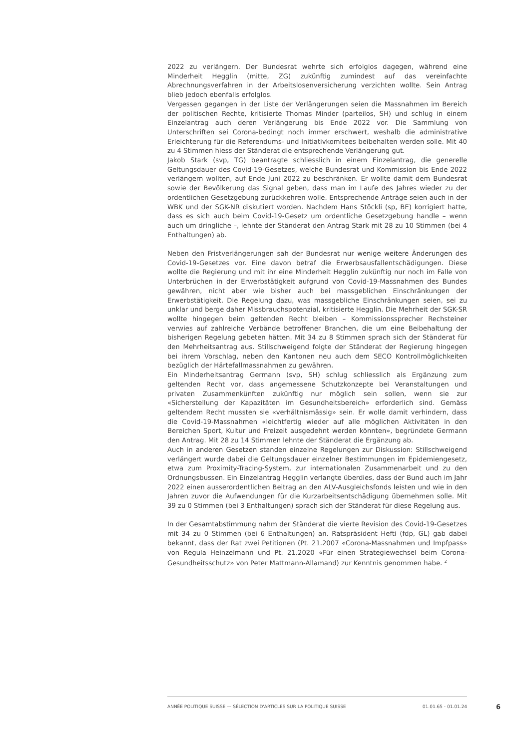2022 zu verlängern. Der Bundesrat wehrte sich erfolglos dagegen, während eine Minderheit Hegglin (mitte, ZG) zukünftig zumindest auf das vereinfachte Abrechnungsverfahren in der Arbeitslosenversicherung verzichten wollte. Sein Antrag blieb jedoch ebenfalls erfolglos.
Vergessen gegangen in der Liste der Verlängerungen seien die Massnahmen im Bereich der politischen Rechte, kritisierte Thomas Minder (parteilos, SH) und schlug in einem Einzelantrag auch deren Verlängerung bis Ende 2022 vor. Die Sammlung von Unterschriften sei Corona-bedingt noch immer erschwert, weshalb die administrative Erleichterung für die Referendums- und Initiativkomitees beibehalten werden solle. Mit 40 zu 4 Stimmen hiess der Ständerat die entsprechende Verlängerung gut.
Jakob Stark (svp, TG) beantragte schliesslich in einem Einzelantrag, die generelle Geltungsdauer des Covid-19-Gesetzes, welche Bundesrat und Kommission bis Ende 2022 verlängern wollten, auf Ende Juni 2022 zu beschränken. Er wollte damit dem Bundesrat sowie der Bevölkerung das Signal geben, dass man im Laufe des Jahres wieder zu der ordentlichen Gesetzgebung zurückkehren wolle. Entsprechende Anträge seien auch in der WBK und der SGK-NR diskutiert worden. Nachdem Hans Stöckli (sp, BE) korrigiert hatte, dass es sich auch beim Covid-19-Gesetz um ordentliche Gesetzgebung handle – wenn auch um dringliche –, lehnte der Ständerat den Antrag Stark mit 28 zu 10 Stimmen (bei 4 Enthaltungen) ab.
Neben den Fristverlängerungen sah der Bundesrat nur wenige weitere Änderungen des Covid-19-Gesetzes vor. Eine davon betraf die Erwerbsausfallentschädigungen. Diese wollte die Regierung und mit ihr eine Minderheit Hegglin zukünftig nur noch im Falle von Unterbrüchen in der Erwerbstätigkeit aufgrund von Covid-19-Massnahmen des Bundes gewähren, nicht aber wie bisher auch bei massgeblichen Einschränkungen der Erwerbstätigkeit. Die Regelung dazu, was massgebliche Einschränkungen seien, sei zu unklar und berge daher Missbrauchspotenzial, kritisierte Hegglin. Die Mehrheit der SGK-SR wollte hingegen beim geltenden Recht bleiben – Kommissionssprecher Rechsteiner verwies auf zahlreiche Verbände betroffener Branchen, die um eine Beibehaltung der bisherigen Regelung gebeten hätten. Mit 34 zu 8 Stimmen sprach sich der Ständerat für den Mehrheitsantrag aus. Stillschweigend folgte der Ständerat der Regierung hingegen bei ihrem Vorschlag, neben den Kantonen neu auch dem SECO Kontrollmöglichkeiten bezüglich der Härtefallmassnahmen zu gewähren.
Ein Minderheitsantrag Germann (svp, SH) schlug schliesslich als Ergänzung zum geltenden Recht vor, dass angemessene Schutzkonzepte bei Veranstaltungen und privaten Zusammenkünften zukünftig nur möglich sein sollen, wenn sie zur «Sicherstellung der Kapazitäten im Gesundheitsbereich» erforderlich sind. Gemäss geltendem Recht mussten sie «verhältnismässig» sein. Er wolle damit verhindern, dass die Covid-19-Massnahmen «leichtfertig wieder auf alle möglichen Aktivitäten in den Bereichen Sport, Kultur und Freizeit ausgedehnt werden könnten», begründete Germann den Antrag. Mit 28 zu 14 Stimmen lehnte der Ständerat die Ergänzung ab.
Auch in anderen Gesetzen standen einzelne Regelungen zur Diskussion: Stillschweigend verlängert wurde dabei die Geltungsdauer einzelner Bestimmungen im Epidemiengesetz, etwa zum Proximity-Tracing-System, zur internationalen Zusammenarbeit und zu den Ordnungsbussen. Ein Einzelantrag Hegglin verlangte überdies, dass der Bund auch im Jahr 2022 einen ausserordentlichen Beitrag an den ALV-Ausgleichsfonds leisten und wie in den Jahren zuvor die Aufwendungen für die Kurzarbeitsentschädigung übernehmen solle. Mit 39 zu 0 Stimmen (bei 3 Enthaltungen) sprach sich der Ständerat für diese Regelung aus.
In der Gesamtabstimmung nahm der Ständerat die vierte Revision des Covid-19-Gesetzes mit 34 zu 0 Stimmen (bei 6 Enthaltungen) an. Ratspräsident Hefti (fdp, GL) gab dabei bekannt, dass der Rat zwei Petitionen (Pt. 21.2007 «Corona-Massnahmen und Impfpass» von Regula Heinzelmann und Pt. 21.2020 «Für einen Strategiewechsel beim Corona-Gesundheitsschutz» von Peter Mattmann-Allamand) zur Kenntnis genommen habe. <sup>2</sup>
ANNÉE POLITIQUE SUISSE — SÉLECTION D'ARTICLES SUR LA POLITIQUE SUISSE 01.01.65 - 01.01.24
6